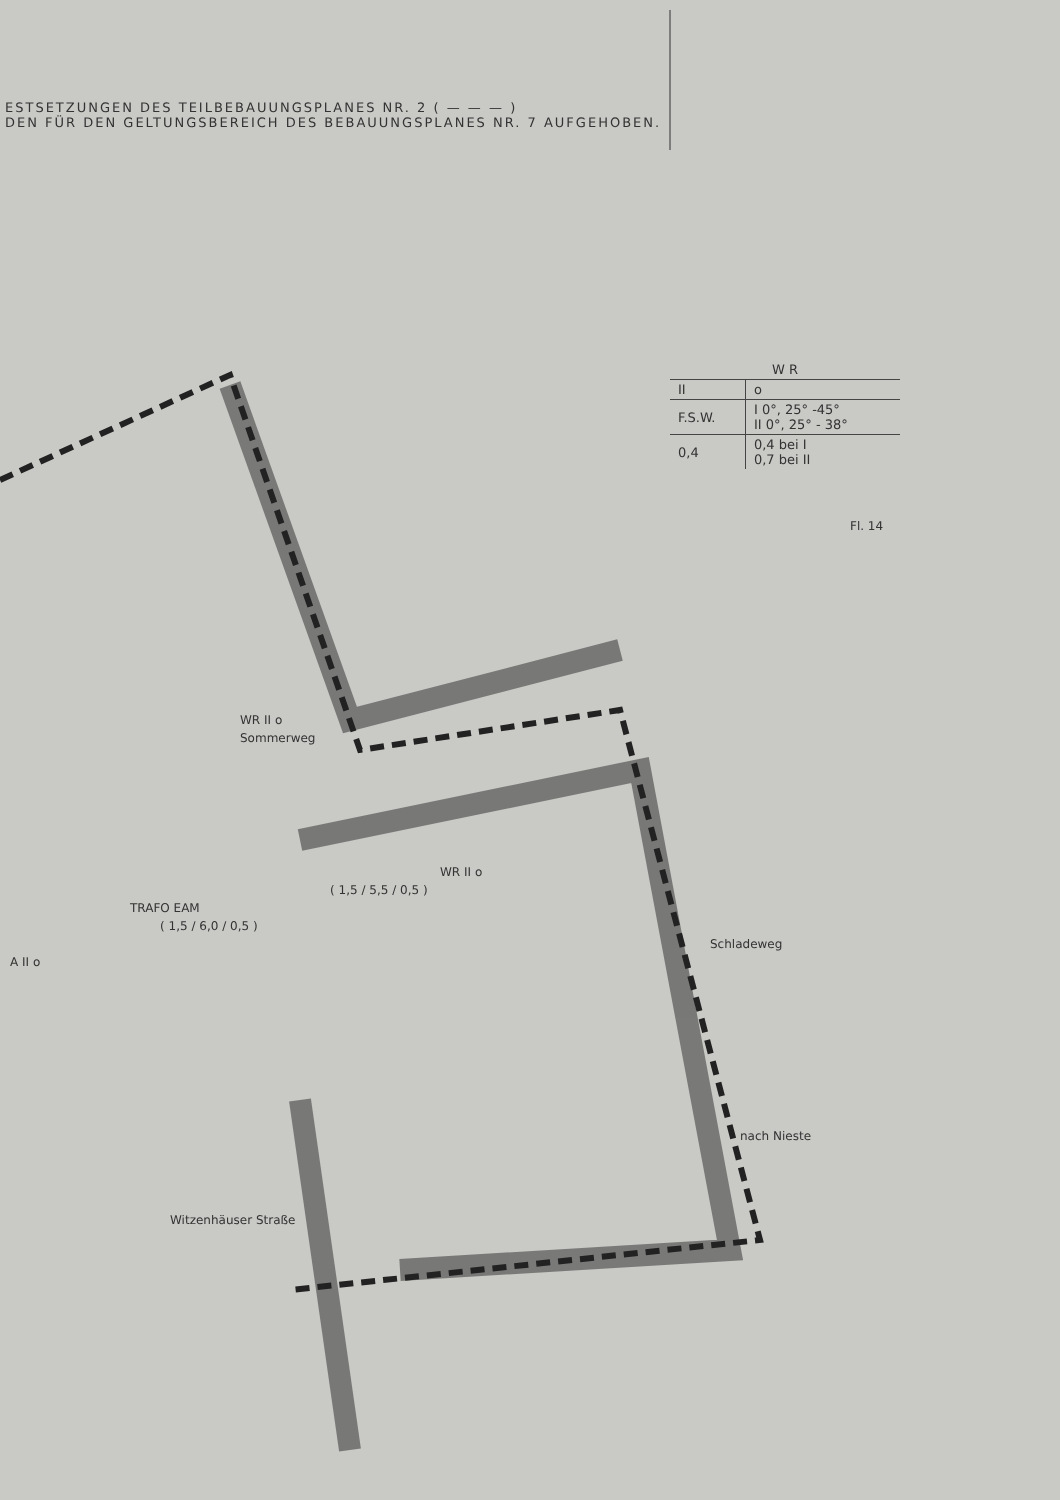ESTSETZUNGEN DES TEILBEBAUUNGSPLANES NR. 2 ( — — — )
DEN FÜR DEN GELTUNGSBEREICH DES BEBAUUNGSPLANES NR. 7 AUFGEHOBEN.
| W R | |
| --- | --- |
| II | o |
| F.S.W. | I 0°, 25° -45° II 0°, 25° - 38° |
| 0,4 | 0,4 bei I 0,7 bei II |
Fl. 14
WR II o
Sommerweg
WR II o
( 1,5 / 5,5 / 0,5 )
TRAFO EAM
( 1,5 / 6,0 / 0,5 )
Schladeweg
A II o
nach Nieste
Witzenhäuser Straße